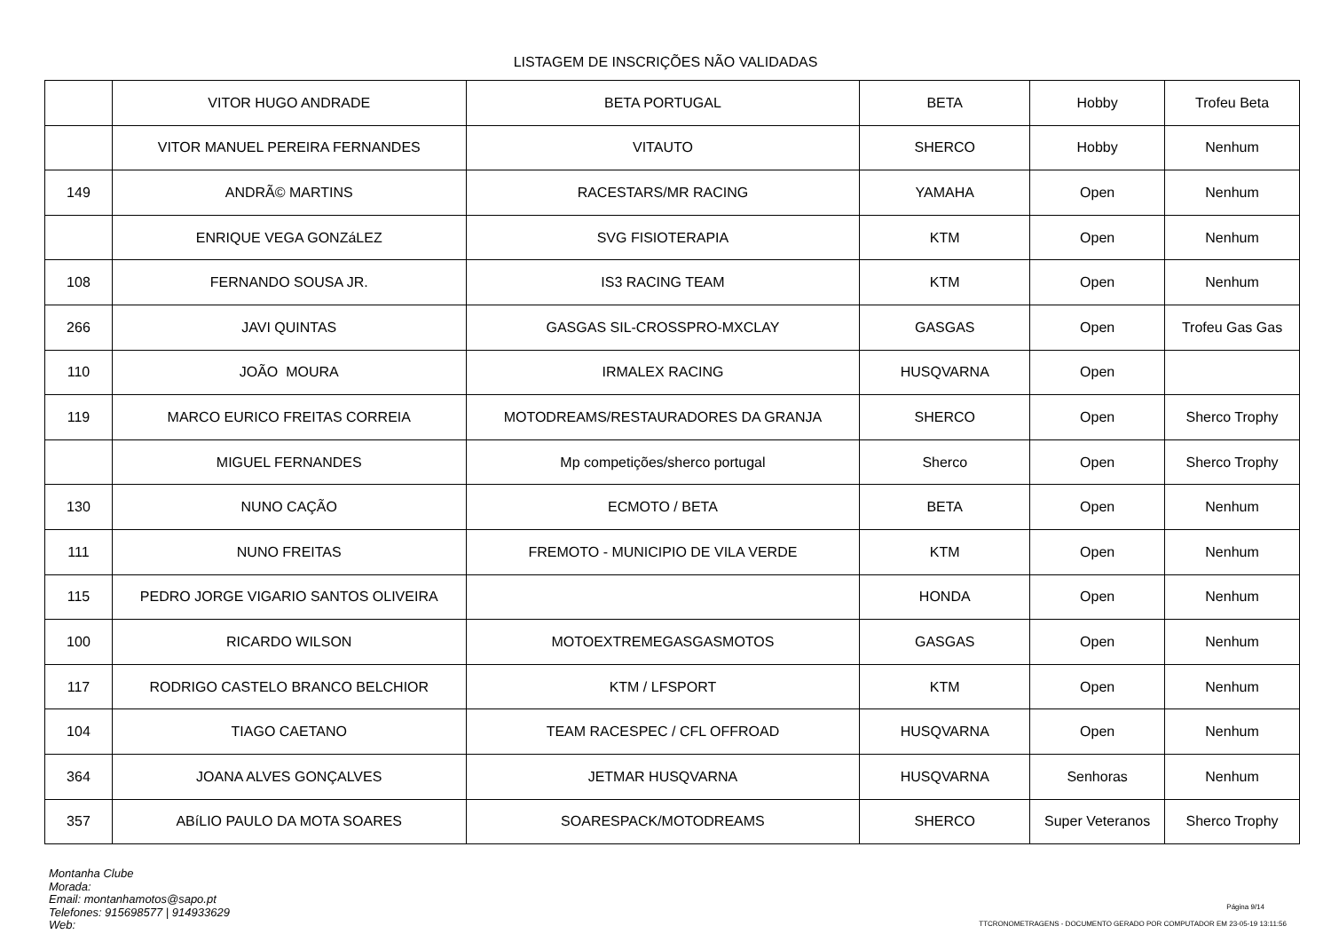LISTAGEM DE INSCRIÇÕES NÃO VALIDADAS
| | VITOR HUGO ANDRADE | BETA PORTUGAL | BETA | Hobby | Trofeu Beta |
| | VITOR MANUEL PEREIRA FERNANDES | VITAUTO | SHERCO | Hobby | Nenhum |
| 149 | ANDRÃ© MARTINS | RACESTARS/MR RACING | YAMAHA | Open | Nenhum |
| | ENRIQUE VEGA GONZáLEZ | SVG FISIOTERAPIA | KTM | Open | Nenhum |
| 108 | FERNANDO SOUSA JR. | IS3 RACING TEAM | KTM | Open | Nenhum |
| 266 | JAVI QUINTAS | GASGAS SIL-CROSSPRO-MXCLAY | GASGAS | Open | Trofeu Gas Gas |
| 110 | JOÃO MOURA | IRMALEX RACING | HUSQVARNA | Open | |
| 119 | MARCO EURICO FREITAS CORREIA | MOTODREAMS/RESTAURADORES DA GRANJA | SHERCO | Open | Sherco Trophy |
| | MIGUEL FERNANDES | Mp competições/sherco portugal | Sherco | Open | Sherco Trophy |
| 130 | NUNO CAÇÃO | ECMOTO / BETA | BETA | Open | Nenhum |
| 111 | NUNO FREITAS | FREMOTO - MUNICIPIO DE VILA VERDE | KTM | Open | Nenhum |
| 115 | PEDRO JORGE VIGARIO SANTOS OLIVEIRA | | HONDA | Open | Nenhum |
| 100 | RICARDO WILSON | MOTOEXTREMEGASGASMOTOS | GASGAS | Open | Nenhum |
| 117 | RODRIGO CASTELO BRANCO BELCHIOR | KTM / LFSPORT | KTM | Open | Nenhum |
| 104 | TIAGO CAETANO | TEAM RACESPEC / CFL OFFROAD | HUSQVARNA | Open | Nenhum |
| 364 | JOANA ALVES GONÇALVES | JETMAR HUSQVARNA | HUSQVARNA | Senhoras | Nenhum |
| 357 | ABíLIO PAULO DA MOTA SOARES | SOARESPACK/MOTODREAMS | SHERCO | Super Veteranos | Sherco Trophy |
Montanha Clube
Morada:
Email: montanhamotos@sapo.pt
Telefones: 915698577 | 914933629
Web:
Página 9/14
TTCRONOMETRAGENS - DOCUMENTO GERADO POR COMPUTADOR EM 23-05-19 13:11:56